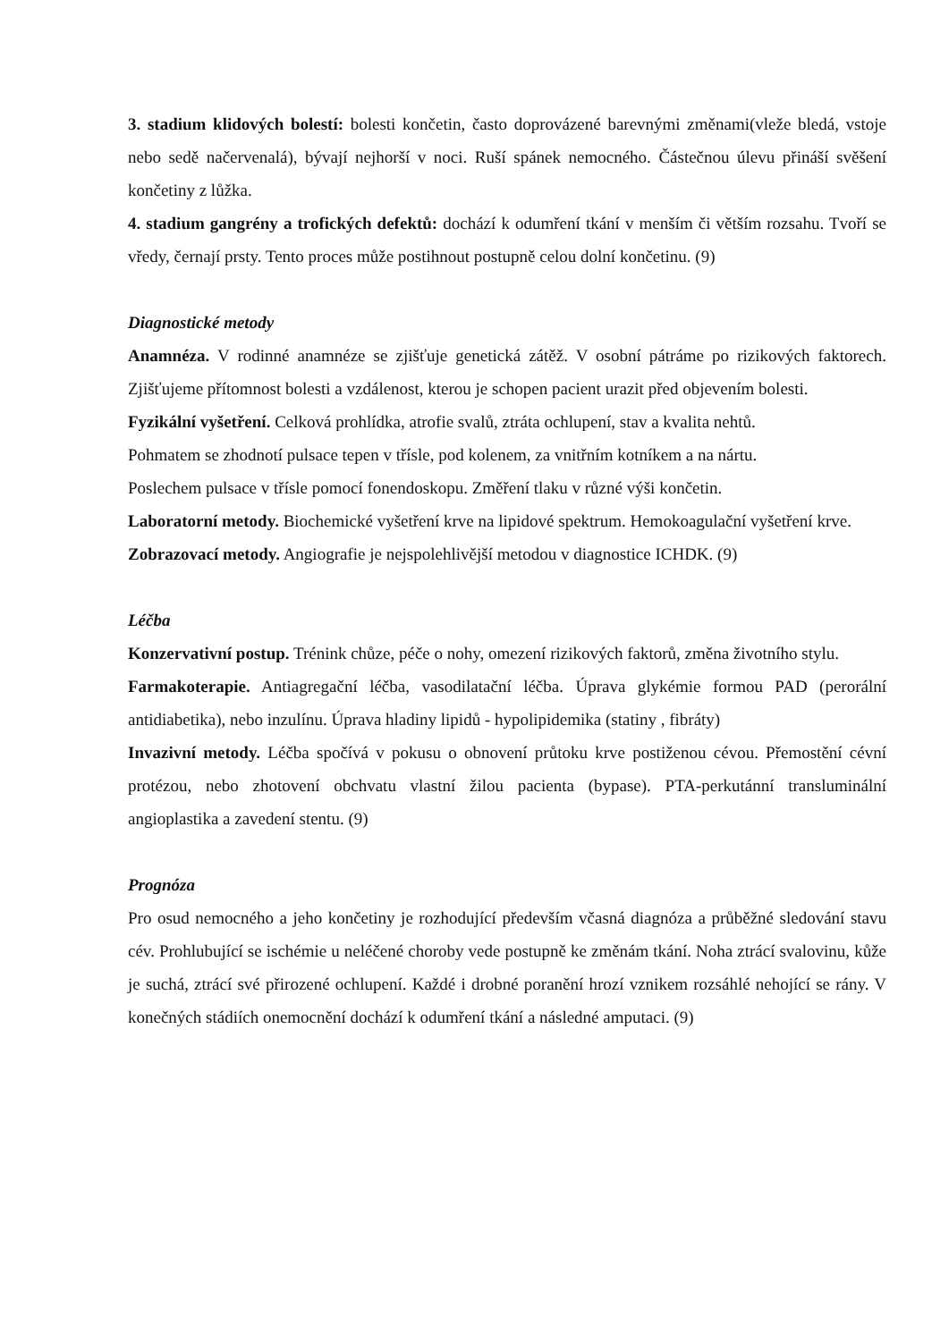3. stadium klidových bolestí: bolesti končetin, často doprovázené barevnými změnami(vleže bledá, vstoje nebo sedě načervenalá), bývají nejhorší v noci. Ruší spánek nemocného. Částečnou úlevu přináší svěšení končetiny z lůžka.
4. stadium gangrény a trofických defektů: dochází k odumření tkání v menším či větším rozsahu. Tvoří se vředy, černají prsty. Tento proces může postihnout postupně celou dolní končetinu. (9)
Diagnostické metody
Anamnéza. V rodinné anamnéze se zjišťuje genetická zátěž. V osobní pátráme po rizikových faktorech. Zjišťujeme přítomnost bolesti a vzdálenost, kterou je schopen pacient urazit před objevením bolesti.
Fyzikální vyšetření. Celková prohlídka, atrofie svalů, ztráta ochlupení, stav a kvalita nehtů.
Pohmatem se zhodnotí pulsace tepen v třísle, pod kolenem, za vnitřním kotníkem a na nártu.
Poslechem pulsace v třísle pomocí fonendoskopu. Změření tlaku v různé výši končetin.
Laboratorní metody. Biochemické vyšetření krve na lipidové spektrum. Hemokoagulační vyšetření krve.
Zobrazovací metody. Angiografie je nejspolehlivější metodou v diagnostice ICHDK. (9)
Léčba
Konzervativní postup. Trénink chůze, péče o nohy, omezení rizikových faktorů, změna životního stylu.
Farmakoterapie. Antiagregační léčba, vasodilatační léčba. Úprava glykémie formou PAD (perorální antidiabetika), nebo inzulínu. Úprava hladiny lipidů - hypolipidemika (statiny , fibráty)
Invazivní metody. Léčba spočívá v pokusu o obnovení průtoku krve postiženou cévou. Přemostění cévní protézou, nebo zhotovení obchvatu vlastní žilou pacienta (bypase). PTA-perkutánní transluminální angioplastika a zavedení stentu. (9)
Prognóza
Pro osud nemocného a jeho končetiny je rozhodující především včasná diagnóza a průběžné sledování stavu cév. Prohlubující se ischémie u neléčené choroby vede postupně ke změnám tkání. Noha ztrácí svalovinu, kůže je suchá, ztrácí své přirozené ochlupení. Každé i drobné poranění hrozí vznikem rozsáhlé nehojící se rány. V konečných stádiích onemocnění dochází k odumření tkání a následné amputaci. (9)